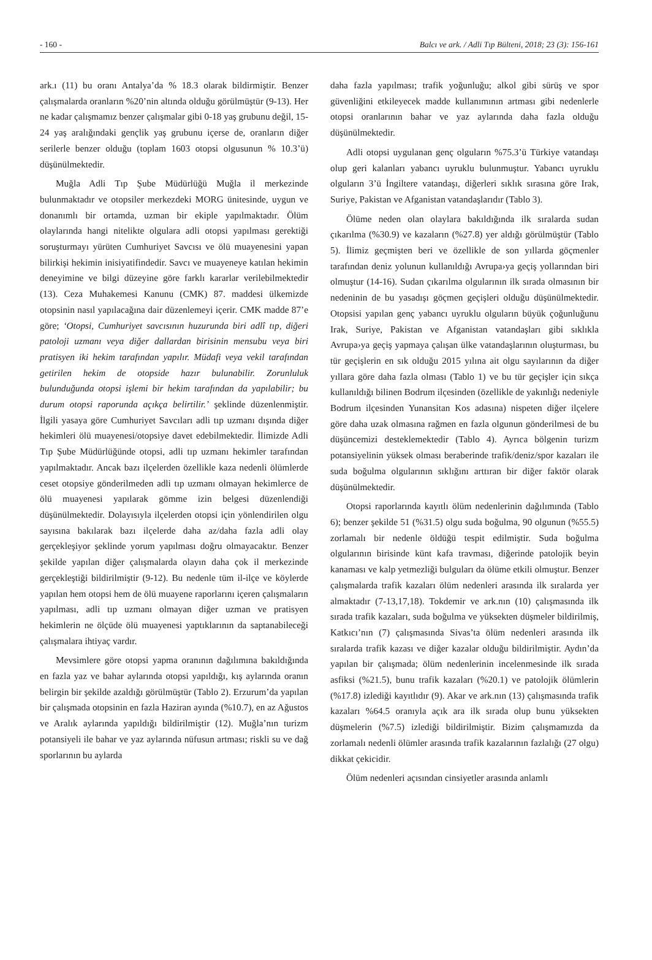- 160 - Balcı ve ark. / Adli Tıp Bülteni, 2018; 23 (3): 156-161
ark.ı (11) bu oranı Antalya’da % 18.3 olarak bildirmiştir. Benzer çalışmalarda oranların %20’nin altında olduğu görülmüştür (9-13). Her ne kadar çalışmamız benzer çalışmalar gibi 0-18 yaş grubunu değil, 15-24 yaş aralığındaki gençlik yaş grubunu içerse de, oranların diğer serilerle benzer olduğu (toplam 1603 otopsi olgusunun % 10.3’ü) düşünülmektedir.
Muğla Adli Tıp Şube Müdürlüğü Muğla il merkezinde bulunmaktadır ve otopsiler merkezdeki MORG ünitesinde, uygun ve donanımlı bir ortamda, uzman bir ekiple yapılmaktadır. Ölüm olaylarında hangi nitelikte olgulara adli otopsi yapılması gerektiği soruşturmayı yürüten Cumhuriyet Savcısı ve ölü muayenesini yapan bilirkişi hekimin inisiyatifindedir. Savcı ve muayeneye katılan hekimin deneyimine ve bilgi düzeyine göre farklı kararlar verilebilmektedir (13). Ceza Muhakemesi Kanunu (CMK) 87. maddesi ülkemizde otopsinin nasıl yapılacağına dair düzenlemeyi içerir. CMK madde 87’e göre; ‘Otopsi, Cumhuriyet savcısının huzurunda biri adlî tıp, diğeri patoloji uzmanı veya diğer dallardan birisinin mensubu veya biri pratisyen iki hekim tarafından yapılır. Müdafi veya vekil tarafından getirilen hekim de otopside hazır bulunabilir. Zorunluluk bulunduğunda otopsi işlemi bir hekim tarafından da yapılabilir; bu durum otopsi raporunda açıkça belirtilir.’ şeklinde düzenlenmiştir. İlgili yasaya göre Cumhuriyet Savcıları adli tıp uzmanı dışında diğer hekimleri ölü muayenesi/otopsiye davet edebilmektedir. İlimizde Adli Tıp Şube Müdürlüğünde otopsi, adli tıp uzmanı hekimler tarafından yapılmaktadır. Ancak bazı ilçelerden özellikle kaza nedenli ölümlerde ceset otopsiye gönderilmeden adli tıp uzmanı olmayan hekimlerce de ölü muayenesi yapılarak gömme izin belgesi düzenlendiği düşünülmektedir. Dolayısıyla ilçelerden otopsi için yönlendirilen olgu sayısına bakılarak bazı ilçelerde daha az/daha fazla adli olay gerçekleşiyor şeklinde yorum yapılması doğru olmayacaktır. Benzer şekilde yapılan diğer çalışmalarda olayın daha çok il merkezinde gerçekleştiği bildirilmiştir (9-12). Bu nedenle tüm il-ilçe ve köylerde yapılan hem otopsi hem de ölü muayene raporlarını içeren çalışmaların yapılması, adli tıp uzmanı olmayan diğer uzman ve pratisyen hekimlerin ne ölçüde ölü muayenesi yaptıklarının da saptanabileceği çalışmalara ihtiyaç vardır.
Mevsimlere göre otopsi yapma oranının dağılımına bakıldığında en fazla yaz ve bahar aylarında otopsi yapıldığı, kış aylarında oranın belirgin bir şekilde azaldığı görülmüştür (Tablo 2). Erzurum’da yapılan bir çalışmada otopsinin en fazla Haziran ayında (%10.7), en az Ağustos ve Aralık aylarında yapıldığı bildirilmiştir (12). Muğla’nın turizm potansiyeli ile bahar ve yaz aylarında nüfusun artması; riskli su ve dağ sporlarının bu aylarda
daha fazla yapılması; trafik yoğunluğu; alkol gibi sürüş ve spor güvenliğini etkileyecek madde kullanımının artması gibi nedenlerle otopsi oranlarının bahar ve yaz aylarında daha fazla olduğu düşünülmektedir.
Adli otopsi uygulanan genç olguların %75.3’ü Türkiye vatandaşı olup geri kalanları yabancı uyruklu bulunmuştur. Yabancı uyruklu olguların 3’ü İngiltere vatandaşı, diğerleri sıklık sırasına göre Irak, Suriye, Pakistan ve Afganistan vatandaşlarıdır (Tablo 3).
Ölüme neden olan olaylara bakıldığında ilk sıralarda sudan çıkarılma (%30.9) ve kazaların (%27.8) yer aldığı görülmüştür (Tablo 5). İlimiz geçmişten beri ve özellikle de son yıllarda göçmenler tarafından deniz yolunun kullanıldığı Avrupa›ya geçiş yollarından biri olmuştur (14-16). Sudan çıkarılma olgularının ilk sırada olmasının bir nedeninin de bu yasadışı göçmen geçişleri olduğu düşünülmektedir. Otopsisi yapılan genç yabancı uyruklu olguların büyük çoğunluğunu Irak, Suriye, Pakistan ve Afganistan vatandaşları gibi sıklıkla Avrupa›ya geçiş yapmaya çalışan ülke vatandaşlarının oluşturması, bu tür geçişlerin en sık olduğu 2015 yılına ait olgu sayılarının da diğer yıllara göre daha fazla olması (Tablo 1) ve bu tür geçişler için sıkça kullanıldığı bilinen Bodrum ilçesinden (özellikle de yakınlığı nedeniyle Bodrum ilçesinden Yunansitan Kos adasına) nispeten diğer ilçelere göre daha uzak olmasına rağmen en fazla olgunun gönderilmesi de bu düşüncemizi desteklemektedir (Tablo 4). Ayrıca bölgenin turizm potansiyelinin yüksek olması beraberinde trafik/deniz/spor kazaları ile suda boğulma olgularının sıklığını arttıran bir diğer faktör olarak düşünülmektedir.
Otopsi raporlarında kayıtlı ölüm nedenlerinin dağılımında (Tablo 6); benzer şekilde 51 (%31.5) olgu suda boğulma, 90 olgunun (%55.5) zorlamalı bir nedenle öldüğü tespit edilmiştir. Suda boğulma olgularının birisinde künt kafa travması, diğerinde patolojik beyin kanaması ve kalp yetmezliği bulguları da ölüme etkili olmuştur. Benzer çalışmalarda trafik kazaları ölüm nedenleri arasında ilk sıralarda yer almaktadır (7-13,17,18). Tokdemir ve ark.nın (10) çalışmasında ilk sırada trafik kazaları, suda boğulma ve yüksekten düşmeler bildirilmiş, Katkıcı’nın (7) çalışmasında Sivas’ta ölüm nedenleri arasında ilk sıralarda trafik kazası ve diğer kazalar olduğu bildirilmiştir. Aydın’da yapılan bir çalışmada; ölüm nedenlerinin incelenmesinde ilk sırada asfiksi (%21.5), bunu trafik kazaları (%20.1) ve patolojik ölümlerin (%17.8) izlediği kayıtlıdır (9). Akar ve ark.nın (13) çalışmasında trafik kazaları %64.5 oranıyla açık ara ilk sırada olup bunu yüksekten düşmelerin (%7.5) izlediği bildirilmiştir. Bizim çalışmamızda da zorlamalı nedenli ölümler arasında trafik kazalarının fazlalığı (27 olgu) dikkat çekicidir.
Ölüm nedenleri açısından cinsiyetler arasında anlamlı